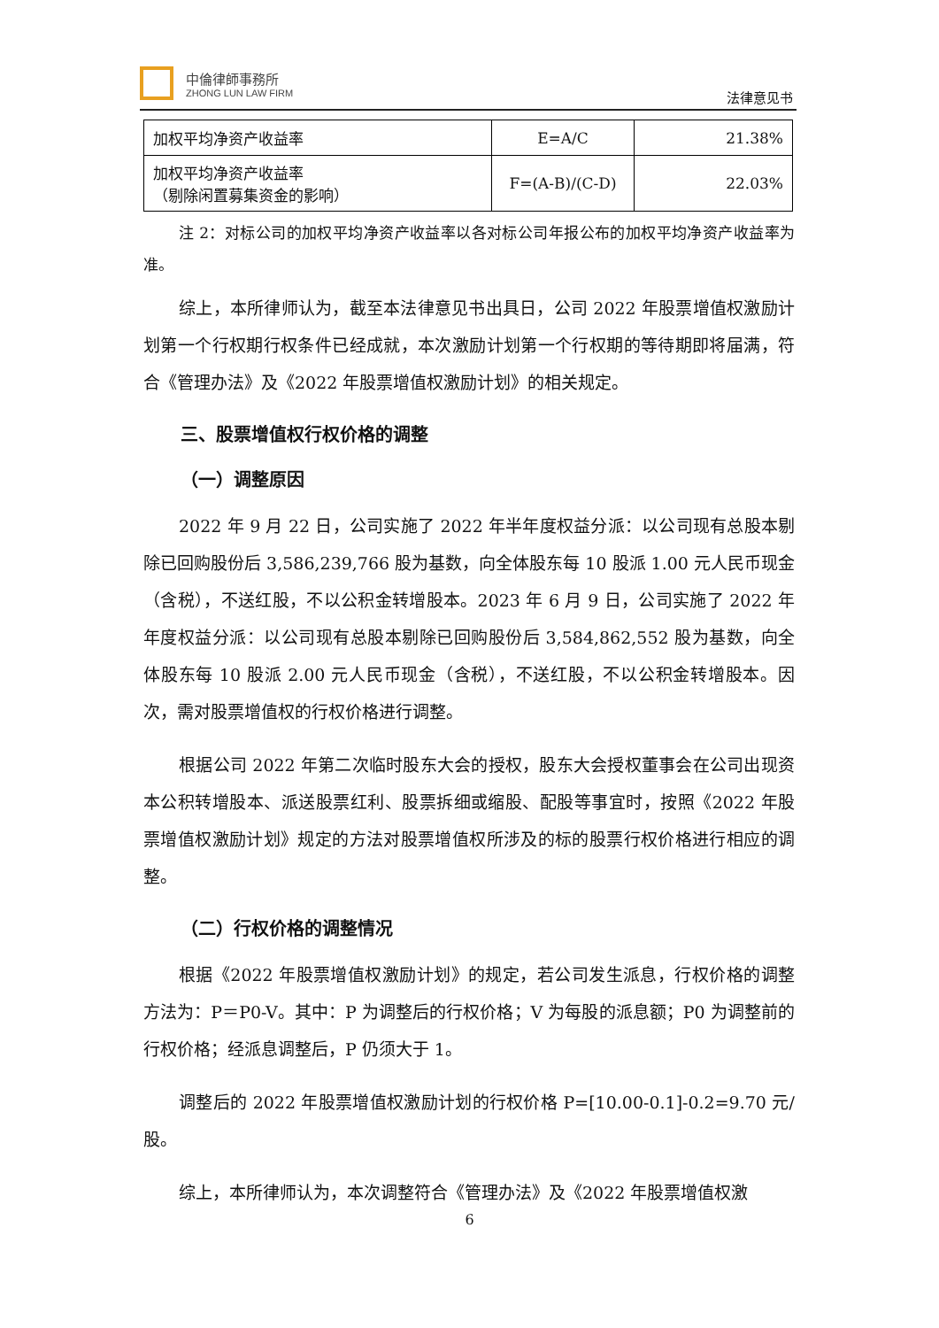中倫律師事務所
ZHONG LUN LAW FIRM
法律意见书
| 加权平均净资产收益率 | E=A/C | 21.38% |
| 加权平均净资产收益率 （剔除闲置募集资金的影响） | F=(A-B)/(C-D) | 22.03% |
注 2：对标公司的加权平均净资产收益率以各对标公司年报公布的加权平均净资产收益率为准。
综上，本所律师认为，截至本法律意见书出具日，公司 2022 年股票增值权激励计划第一个行权期行权条件已经成就，本次激励计划第一个行权期的等待期即将届满，符合《管理办法》及《2022 年股票增值权激励计划》的相关规定。
三、股票增值权行权价格的调整
（一）调整原因
2022 年 9 月 22 日，公司实施了 2022 年半年度权益分派：以公司现有总股本剔除已回购股份后 3,586,239,766 股为基数，向全体股东每 10 股派 1.00 元人民币现金（含税），不送红股，不以公积金转增股本。2023 年 6 月 9 日，公司实施了 2022 年年度权益分派：以公司现有总股本剔除已回购股份后 3,584,862,552 股为基数，向全体股东每 10 股派 2.00 元人民币现金（含税），不送红股，不以公积金转增股本。因次，需对股票增值权的行权价格进行调整。
根据公司 2022 年第二次临时股东大会的授权，股东大会授权董事会在公司出现资本公积转增股本、派送股票红利、股票拆细或缩股、配股等事宜时，按照《2022 年股票增值权激励计划》规定的方法对股票增值权所涉及的标的股票行权价格进行相应的调整。
（二）行权价格的调整情况
根据《2022 年股票增值权激励计划》的规定，若公司发生派息，行权价格的调整方法为：P＝P0-V。其中：P 为调整后的行权价格；V 为每股的派息额；P0 为调整前的行权价格；经派息调整后，P 仍须大于 1。
调整后的 2022 年股票增值权激励计划的行权价格 P=[10.00-0.1]-0.2=9.70 元/股。
综上，本所律师认为，本次调整符合《管理办法》及《2022 年股票增值权激
6